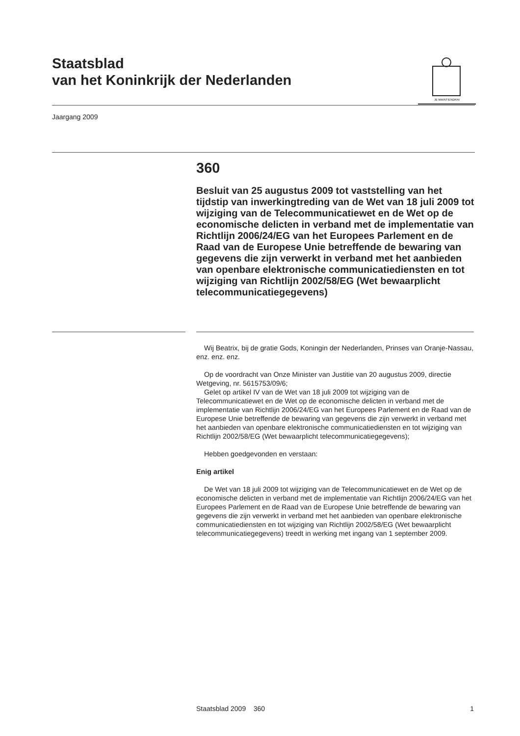Staatsblad
van het Koninkrijk der Nederlanden
JE MAINTIENDRAI
Jaargang 2009
360
Besluit van 25 augustus 2009 tot vaststelling van het tijdstip van inwerkingtreding van de Wet van 18 juli 2009 tot wijziging van de Telecommunicatiewet en de Wet op de economische delicten in verband met de implementatie van Richtlijn 2006/24/EG van het Europees Parlement en de Raad van de Europese Unie betreffende de bewaring van gegevens die zijn verwerkt in verband met het aanbieden van openbare elektronische communicatiediensten en tot wijziging van Richtlijn 2002/58/EG (Wet bewaarplicht telecommunicatiegegevens)
Wij Beatrix, bij de gratie Gods, Koningin der Nederlanden, Prinses van Oranje-Nassau, enz. enz. enz.
Op de voordracht van Onze Minister van Justitie van 20 augustus 2009, directie Wetgeving, nr. 5615753/09/6;
Gelet op artikel IV van de Wet van 18 juli 2009 tot wijziging van de Telecommunicatiewet en de Wet op de economische delicten in verband met de implementatie van Richtlijn 2006/24/EG van het Europees Parlement en de Raad van de Europese Unie betreffende de bewaring van gegevens die zijn verwerkt in verband met het aanbieden van openbare elektronische communicatiediensten en tot wijziging van Richtlijn 2002/58/EG (Wet bewaarplicht telecommunicatiegegevens);
Hebben goedgevonden en verstaan:
Enig artikel
De Wet van 18 juli 2009 tot wijziging van de Telecommunicatiewet en de Wet op de economische delicten in verband met de implementatie van Richtlijn 2006/24/EG van het Europees Parlement en de Raad van de Europese Unie betreffende de bewaring van gegevens die zijn verwerkt in verband met het aanbieden van openbare elektronische communicatiediensten en tot wijziging van Richtlijn 2002/58/EG (Wet bewaarplicht telecommunicatiegegevens) treedt in werking met ingang van 1 september 2009.
Staatsblad 2009 360 1